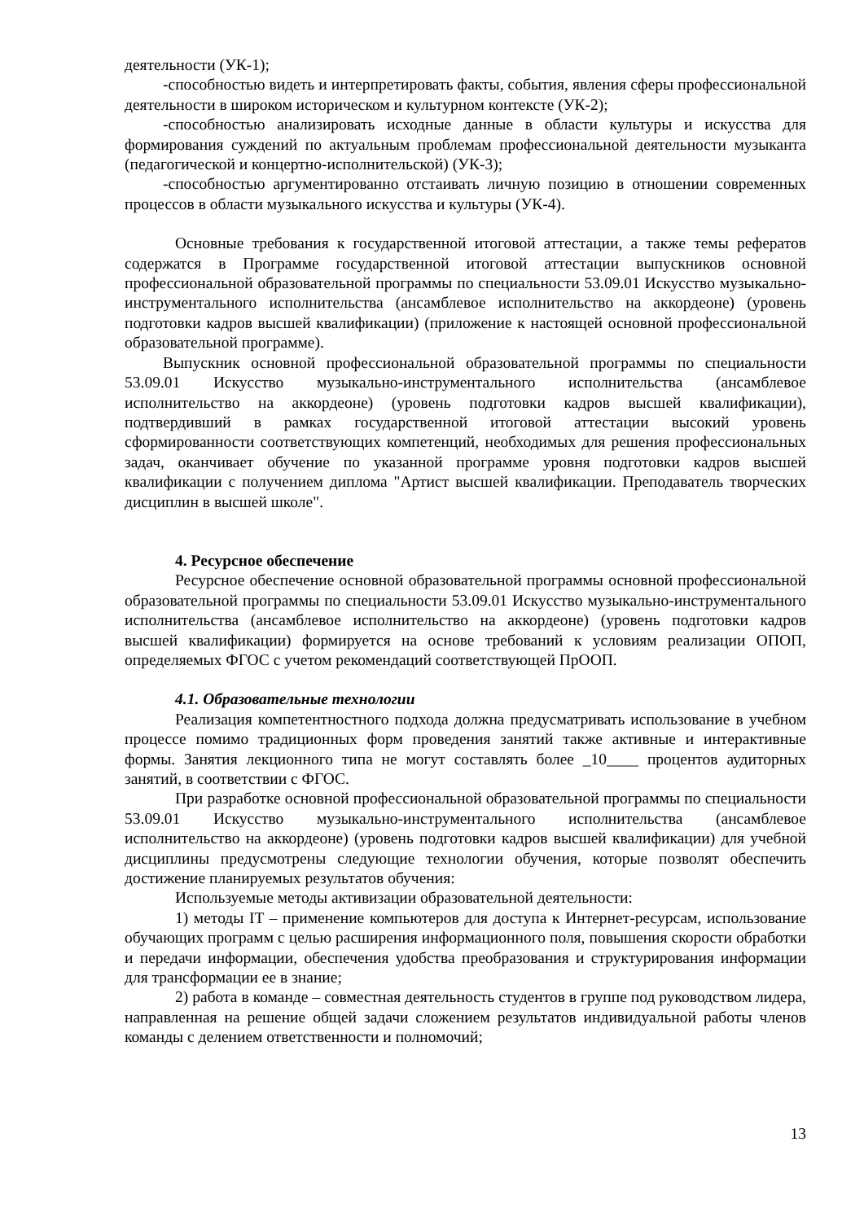деятельности (УК-1);
-способностью видеть и интерпретировать факты, события, явления сферы профессиональной деятельности в широком историческом и культурном контексте (УК-2);
-способностью анализировать исходные данные в области культуры и искусства для формирования суждений по актуальным проблемам профессиональной деятельности музыканта (педагогической и концертно-исполнительской) (УК-3);
-способностью аргументированно отстаивать личную позицию в отношении современных процессов в области музыкального искусства и культуры (УК-4).
Основные требования к государственной итоговой аттестации, а также темы рефератов содержатся в Программе государственной итоговой аттестации выпускников основной профессиональной образовательной программы по специальности 53.09.01 Искусство музыкально-инструментального исполнительства (ансамблевое исполнительство на аккордеоне) (уровень подготовки кадров высшей квалификации) (приложение к настоящей основной профессиональной образовательной программе).
Выпускник основной профессиональной образовательной программы по специальности 53.09.01 Искусство музыкально-инструментального исполнительства (ансамблевое исполнительство на аккордеоне) (уровень подготовки кадров высшей квалификации), подтвердивший в рамках государственной итоговой аттестации высокий уровень сформированности соответствующих компетенций, необходимых для решения профессиональных задач, оканчивает обучение по указанной программе уровня подготовки кадров высшей квалификации с получением диплома "Артист высшей квалификации. Преподаватель творческих дисциплин в высшей школе".
4. Ресурсное обеспечение
Ресурсное обеспечение основной образовательной программы основной профессиональной образовательной программы по специальности 53.09.01 Искусство музыкально-инструментального исполнительства (ансамблевое исполнительство на аккордеоне) (уровень подготовки кадров высшей квалификации) формируется на основе требований к условиям реализации ОПОП, определяемых ФГОС с учетом рекомендаций соответствующей ПрООП.
4.1. Образовательные технологии
Реализация компетентностного подхода должна предусматривать использование в учебном процессе помимо традиционных форм проведения занятий также активные и интерактивные формы. Занятия лекционного типа не могут составлять более _10____ процентов аудиторных занятий, в соответствии с ФГОС.
При разработке основной профессиональной образовательной программы по специальности 53.09.01 Искусство музыкально-инструментального исполнительства (ансамблевое исполнительство на аккордеоне) (уровень подготовки кадров высшей квалификации) для учебной дисциплины предусмотрены следующие технологии обучения, которые позволят обеспечить достижение планируемых результатов обучения:
Используемые методы активизации образовательной деятельности:
1) методы IT – применение компьютеров для доступа к Интернет-ресурсам, использование обучающих программ с целью расширения информационного поля, повышения скорости обработки и передачи информации, обеспечения удобства преобразования и структурирования информации для трансформации ее в знание;
2) работа в команде – совместная деятельность студентов в группе под руководством лидера, направленная на решение общей задачи сложением результатов индивидуальной работы членов команды с делением ответственности и полномочий;
13